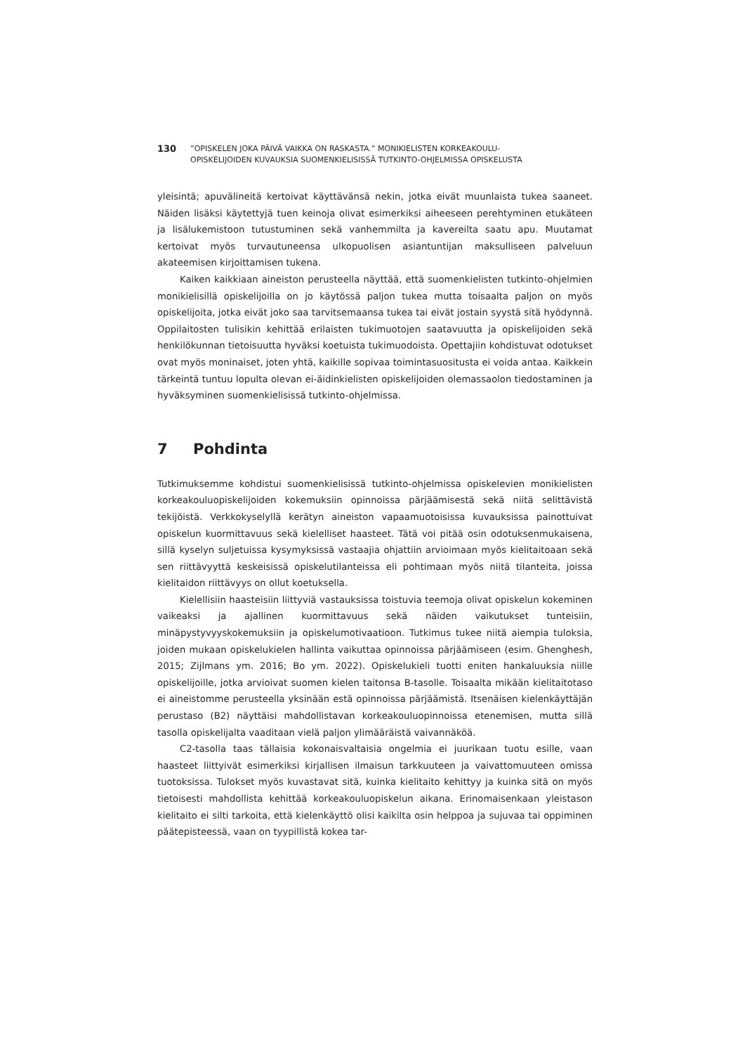130
”OPISKELEN JOKA PÄIVÄ VAIKKA ON RASKASTA.” MONIKIELISTEN KORKEAKOULU-
OPISKELIJOIDEN KUVAUKSIA SUOMENKIELISISSÄ TUTKINTO-OHJELMISSA OPISKELUSTA
yleisintä; apuvälineitä kertoivat käyttävänsä nekin, jotka eivät muunlaista tukea saaneet. Näiden lisäksi käytettyjä tuen keinoja olivat esimerkiksi aiheeseen perehtyminen etukäteen ja lisälukemistoon tutustuminen sekä vanhemmilta ja kavereilta saatu apu. Muutamat kertoivat myös turvautuneensa ulkopuolisen asiantuntijan maksulliseen palveluun akateemisen kirjoittamisen tukena.
Kaiken kaikkiaan aineiston perusteella näyttää, että suomenkielisten tutkinto-ohjelmien monikielisillä opiskelijoilla on jo käytössä paljon tukea mutta toisaalta paljon on myös opiskelijoita, jotka eivät joko saa tarvitsemaansa tukea tai eivät jostain syystä sitä hyödynnä. Oppilaitosten tulisikin kehittää erilaisten tukimuotojen saatavuutta ja opiskelijoiden sekä henkilökunnan tietoisuutta hyväksi koetuista tukimuodoista. Opettajiin kohdistuvat odotukset ovat myös moninaiset, joten yhtä, kaikille sopivaa toimintasuositusta ei voida antaa. Kaikkein tärkeintä tuntuu lopulta olevan ei-äidinkielisten opiskelijoiden olemassaolon tiedostaminen ja hyväksyminen suomenkielisissä tutkinto-ohjelmissa.
7 Pohdinta
Tutkimuksemme kohdistui suomenkielisissä tutkinto-ohjelmissa opiskelevien monikielisten korkeakouluopiskelijoiden kokemuksiin opinnoissa pärjäämisestä sekä niitä selittävistä tekijöistä. Verkkokyselyllä kerätyn aineiston vapaamuotoisissa kuvauksissa painottuivat opiskelun kuormittavuus sekä kielelliset haasteet. Tätä voi pitää osin odotuksenmukaisena, sillä kyselyn suljetuissa kysymyksissä vastaajia ohjattiin arvioimaan myös kielitaitoaan sekä sen riittävyyttä keskeisissä opiskelutilanteissa eli pohtimaan myös niitä tilanteita, joissa kielitaidon riittävyys on ollut koetuksella.
Kielellisiin haasteisiin liittyviä vastauksissa toistuvia teemoja olivat opiskelun kokeminen vaikeaksi ja ajallinen kuormittavuus sekä näiden vaikutukset tunteisiin, minäpystyvyyskokemuksiin ja opiskelumotivaatioon. Tutkimus tukee niitä aiempia tuloksia, joiden mukaan opiskelukielen hallinta vaikuttaa opinnoissa pärjäämiseen (esim. Ghenghesh, 2015; Zijlmans ym. 2016; Bo ym. 2022). Opiskelukieli tuotti eniten hankaluuksia niille opiskelijoille, jotka arvioivat suomen kielen taitonsa B-tasolle. Toisaalta mikään kielitaitotaso ei aineistomme perusteella yksinään estä opinnoissa pärjäämistä. Itsenäisen kielenkäyttäjän perustaso (B2) näyttäisi mahdollistavan korkeakouluopinnoissa etenemisen, mutta sillä tasolla opiskelijalta vaaditaan vielä paljon ylimääräistä vaivannäköä.
C2-tasolla taas tällaisia kokonaisvaltaisia ongelmia ei juurikaan tuotu esille, vaan haasteet liittyivät esimerkiksi kirjallisen ilmaisun tarkkuuteen ja vaivattomuuteen omissa tuotoksissa. Tulokset myös kuvastavat sitä, kuinka kielitaito kehittyy ja kuinka sitä on myös tietoisesti mahdollista kehittää korkeakouluopiskelun aikana. Erinomaisenkaan yleistason kielitaito ei silti tarkoita, että kielenkäyttö olisi kaikilta osin helppoa ja sujuvaa tai oppiminen päätepisteessä, vaan on tyypillistä kokea tar-